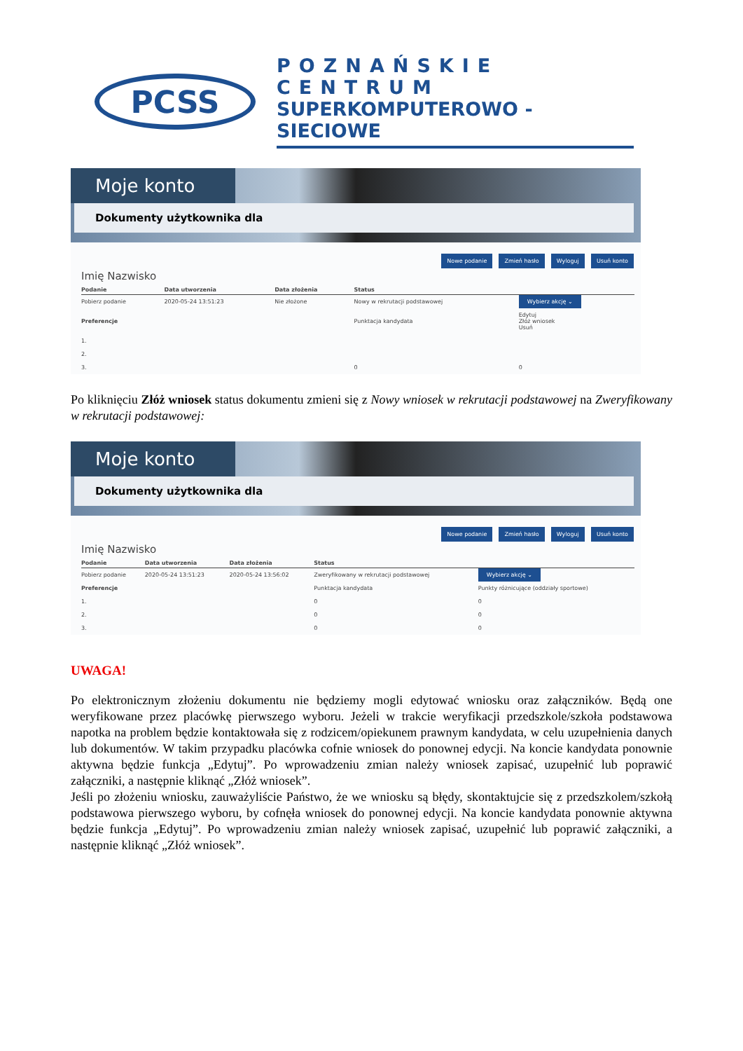PCSS
POZNAŃSKIE CENTRUM
SUPERKOMPUTEROWO - SIECIOWE
Moje konto
Dokumenty użytkownika dla
Nowe podanie Zmień hasło Wyloguj Usuń konto
Imię Nazwisko
| Podanie | Data utworzenia | Data złożenia | Status | |
| --- | --- | --- | --- | --- |
| Pobierz podanie | 2020-05-24 13:51:23 | Nie złożone | Nowy w rekrutacji podstawowej | Wybierz akcję ⌄ |
| Preferencje | | | Punktacja kandydata | Edytuj Złóż wniosek Usuń |
| 1. | | | | |
| 2. | | | | |
| 3. | | | 0 | 0 |
Po kliknięciu Złóż wniosek status dokumentu zmieni się z Nowy wniosek w rekrutacji podstawowej na Zweryfikowany w rekrutacji podstawowej:
Moje konto
Dokumenty użytkownika dla
Nowe podanie Zmień hasło Wyloguj Usuń konto
Imię Nazwisko
| Podanie | Data utworzenia | Data złożenia | Status | |
| --- | --- | --- | --- | --- |
| Pobierz podanie | 2020-05-24 13:51:23 | 2020-05-24 13:56:02 | Zweryfikowany w rekrutacji podstawowej | Wybierz akcję ⌄ |
| Preferencje | | | Punktacja kandydata | Punkty różnicujące (oddziały sportowe) |
| 1. | | | 0 | 0 |
| 2. | | | 0 | 0 |
| 3. | | | 0 | 0 |
UWAGA!
Po elektronicznym złożeniu dokumentu nie będziemy mogli edytować wniosku oraz załączników. Będą one weryfikowane przez placówkę pierwszego wyboru. Jeżeli w trakcie weryfikacji przedszkole/szkoła podstawowa napotka na problem będzie kontaktowała się z rodzicem/opiekunem prawnym kandydata, w celu uzupełnienia danych lub dokumentów. W takim przypadku placówka cofnie wniosek do ponownej edycji. Na koncie kandydata ponownie aktywna będzie funkcja „Edytuj”. Po wprowadzeniu zmian należy wniosek zapisać, uzupełnić lub poprawić załączniki, a następnie kliknąć „Złóż wniosek”.
Jeśli po złożeniu wniosku, zauważyliście Państwo, że we wniosku są błędy, skontaktujcie się z przedszkolem/szkołą podstawowa pierwszego wyboru, by cofnęła wniosek do ponownej edycji. Na koncie kandydata ponownie aktywna będzie funkcja „Edytuj”. Po wprowadzeniu zmian należy wniosek zapisać, uzupełnić lub poprawić załączniki, a następnie kliknąć „Złóż wniosek”.